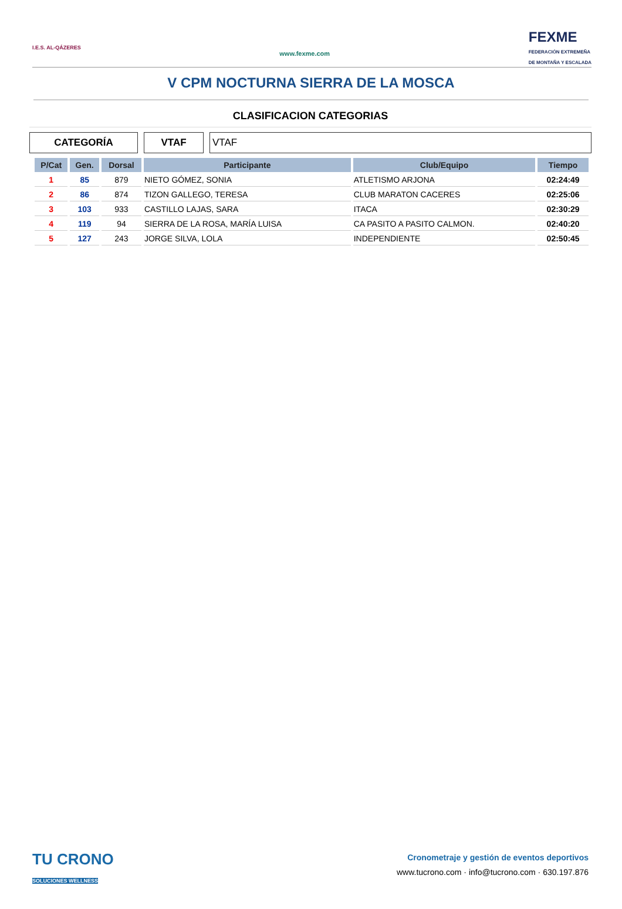I.E.S. AL-QÁZERES
www.fexme.com
FEXME
FEDERACIÓN EXTREMEÑA
DE MONTAÑA Y ESCALADA
V CPM NOCTURNA SIERRA DE LA MOSCA
CLASIFICACION CATEGORIAS
CATEGORÍA VTAF VTAF
| P/Cat | Gen. | Dorsal | Participante | Club/Equipo | Tiempo |
| --- | --- | --- | --- | --- | --- |
| 1 | 85 | 879 | NIETO GÓMEZ, SONIA | ATLETISMO ARJONA | 02:24:49 |
| 2 | 86 | 874 | TIZON GALLEGO, TERESA | CLUB MARATON CACERES | 02:25:06 |
| 3 | 103 | 933 | CASTILLO LAJAS, SARA | ITACA | 02:30:29 |
| 4 | 119 | 94 | SIERRA DE LA ROSA, MARÍA LUISA | CA PASITO A PASITO CALMON. | 02:40:20 |
| 5 | 127 | 243 | JORGE SILVA, LOLA | INDEPENDIENTE | 02:50:45 |
TU CRONO
SOLUCIONES WELLNESS
Cronometraje y gestión de eventos deportivos
www.tucrono.com · info@tucrono.com · 630.197.876